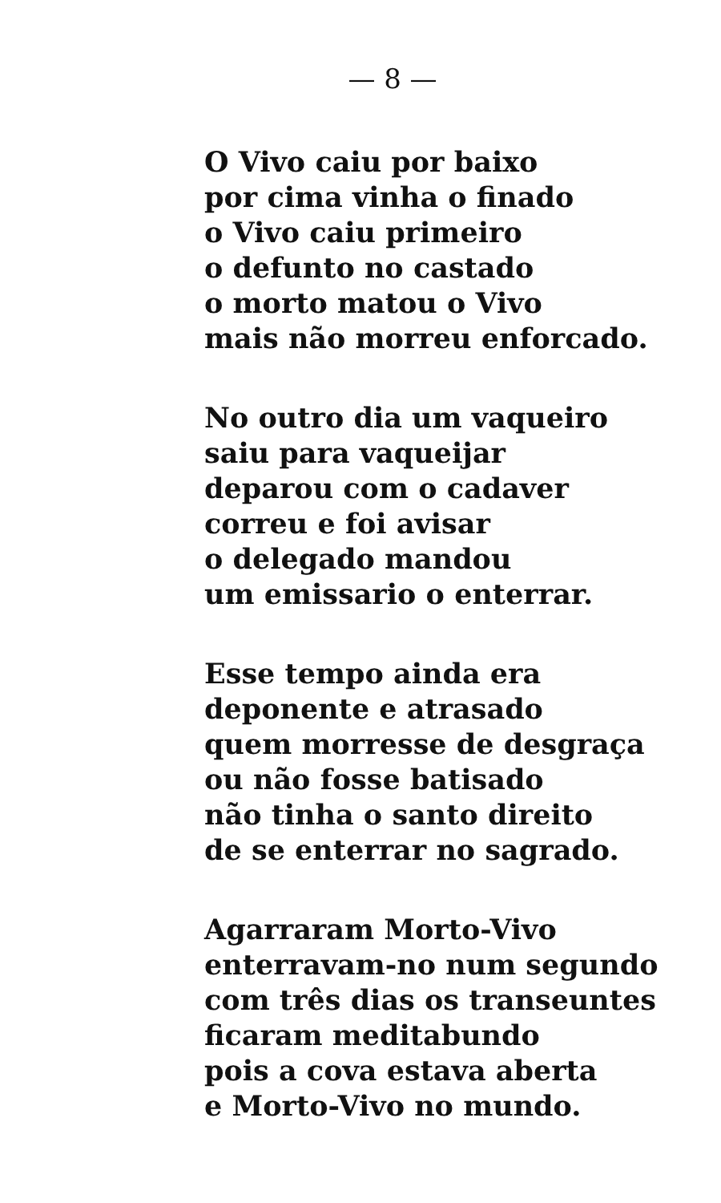— 8 —
O Vivo caiu por baixo
por cima vinha o finado
o Vivo caiu primeiro
o defunto no castado
o morto matou o Vivo
mais não morreu enforcado.
No outro dia um vaqueiro
saiu para vaqueijar
deparou com o cadaver
correu e foi avisar
o delegado mandou
um emissario o enterrar.
Esse tempo ainda era
deponente e atrasado
quem morresse de desgraça
ou não fosse batisado
não tinha o santo direito
de se enterrar no sagrado.
Agarraram Morto-Vivo
enterravam-no num segundo
com três dias os transeuntes
ficaram meditabundo
pois a cova estava aberta
e Morto-Vivo no mundo.